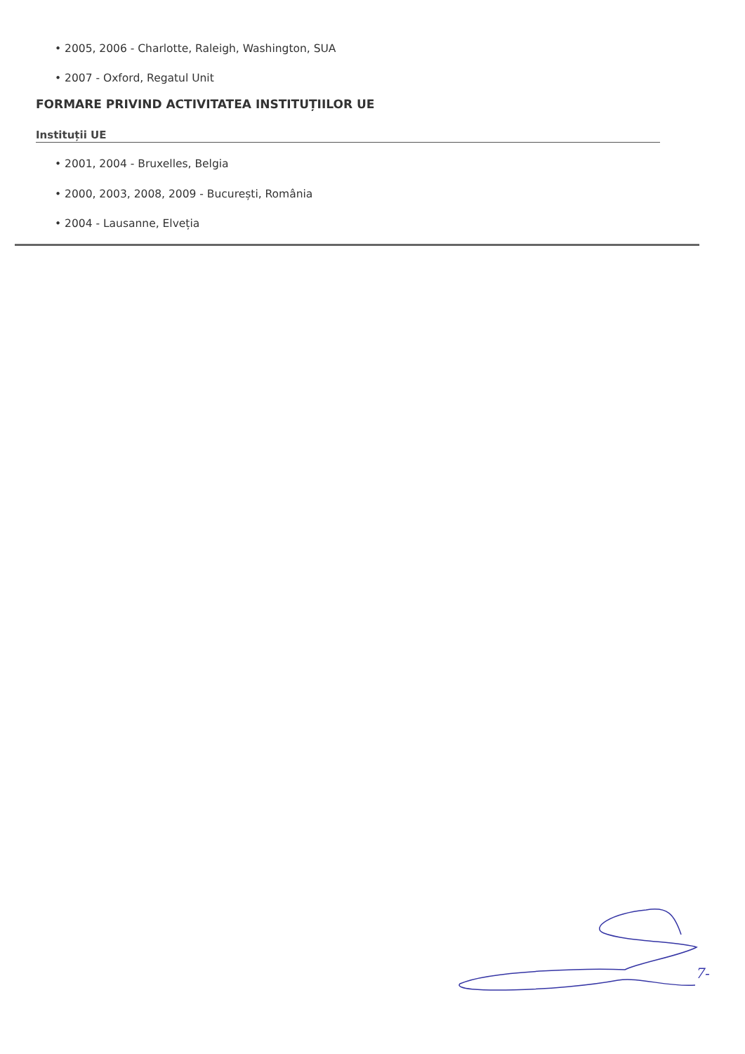• 2005, 2006 - Charlotte, Raleigh, Washington, SUA
• 2007 - Oxford, Regatul Unit
FORMARE PRIVIND ACTIVITATEA INSTITUȚIILOR UE
Instituții UE
• 2001, 2004 - Bruxelles, Belgia
• 2000, 2003, 2008, 2009 - București, România
• 2004 - Lausanne, Elveția
7-